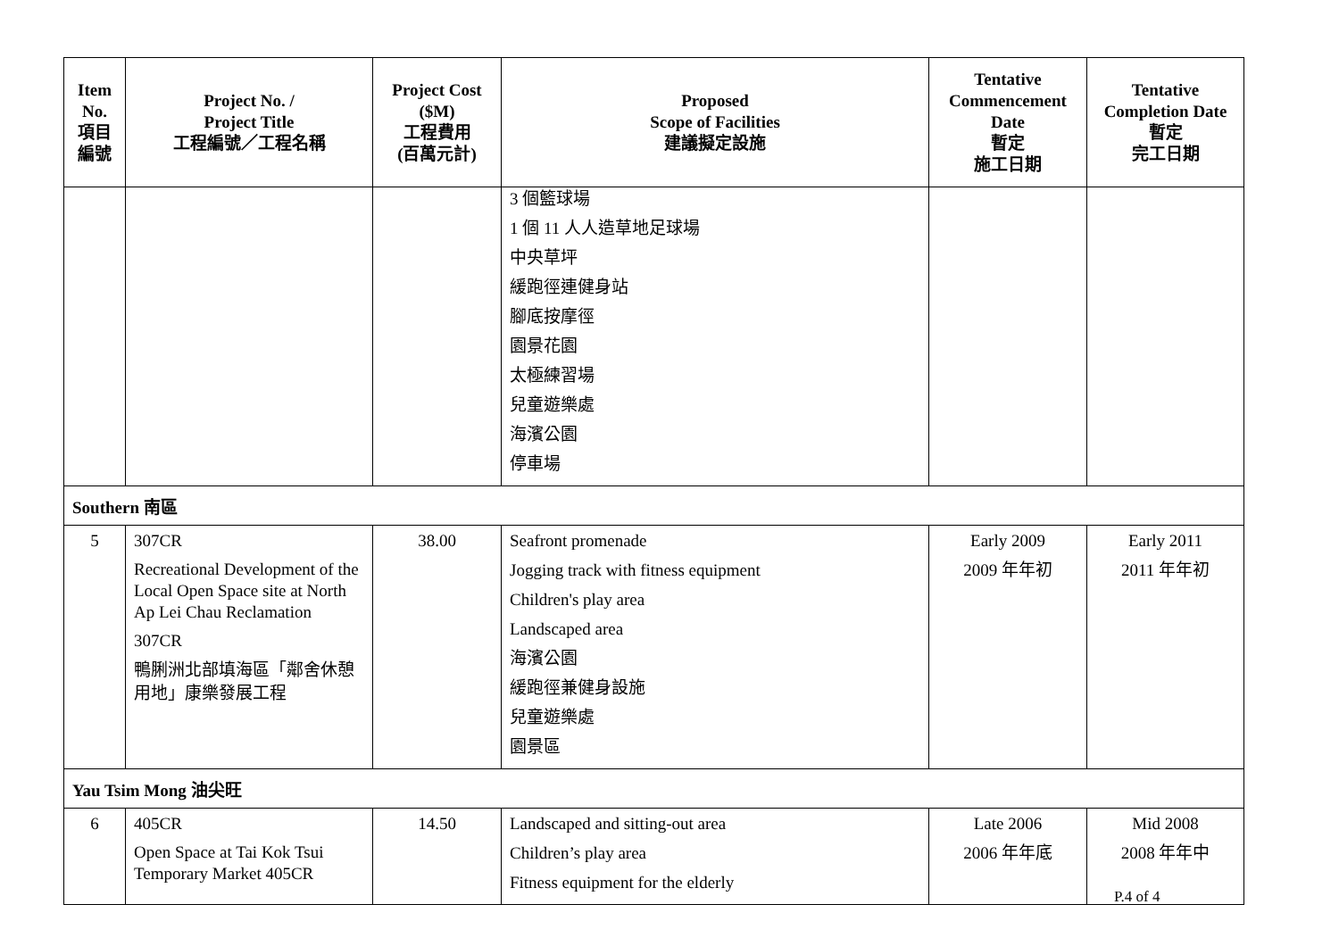| Item No. 項目 編號 | Project No. / Project Title 工程編號／工程名稱 | Project Cost ($M) 工程費用 (百萬元計) | Proposed Scope of Facilities 建議擬定設施 | Tentative Commencement Date 暫定 施工日期 | Tentative Completion Date 暫定 完工日期 |
| --- | --- | --- | --- | --- | --- |
| | | | 3 個籃球場 1 個 11 人人造草地足球場 中央草坪 緩跑徑連健身站 腳底按摩徑 園景花園 太極練習場 兒童遊樂處 海濱公園 停車場 | | |
| Southern 南區 | | | | | |
| 5 | 307CR Recreational Development of the Local Open Space site at North Ap Lei Chau Reclamation 307CR 鴨脷洲北部填海區「鄰舍休憩用地」康樂發展工程 | 38.00 | Seafront promenade Jogging track with fitness equipment Children's play area Landscaped area 海濱公園 緩跑徑兼健身設施 兒童遊樂處 園景區 | Early 2009 2009 年年初 | Early 2011 2011 年年初 |
| Yau Tsim Mong 油尖旺 | | | | | |
| 6 | 405CR Open Space at Tai Kok Tsui Temporary Market 405CR | 14.50 | Landscaped and sitting-out area Children’s play area Fitness equipment for the elderly | Late 2006 2006 年年底 | Mid 2008 2008 年年中 |
P.4 of 4